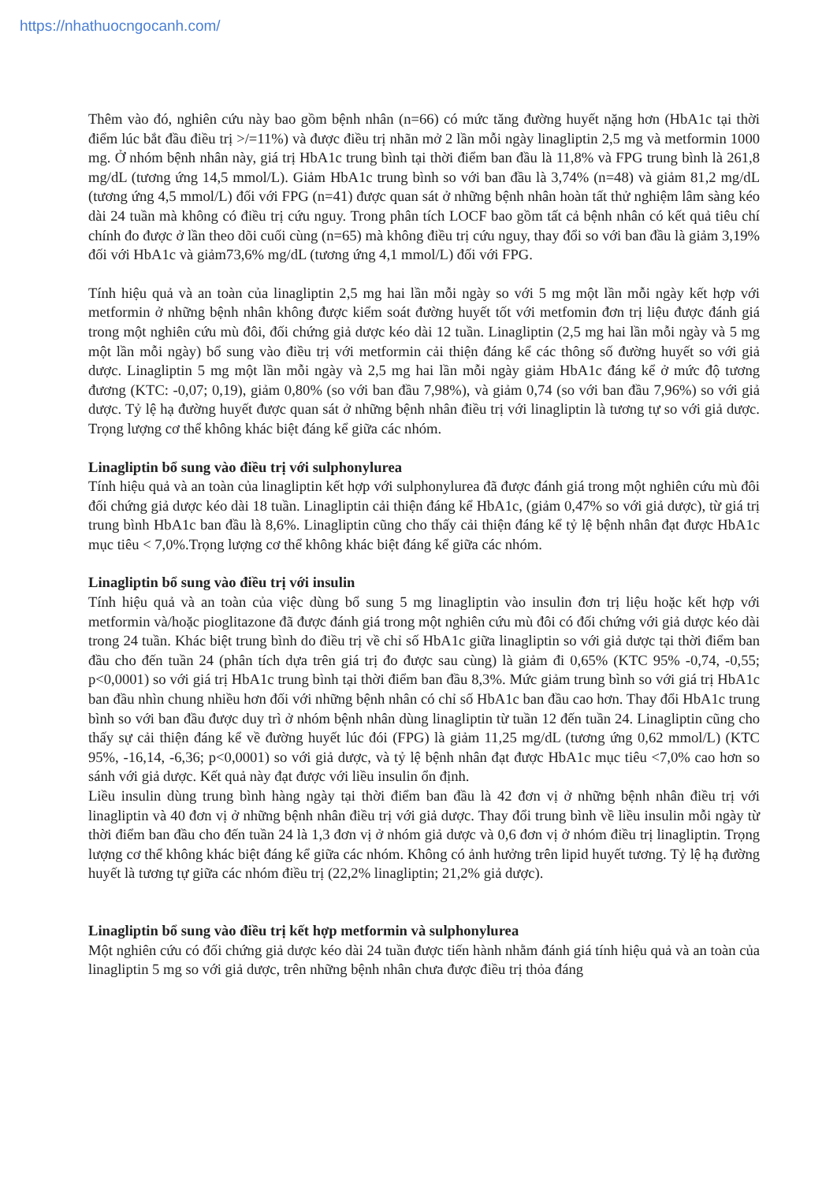https://nhathuocngocanh.com/
Thêm vào đó, nghiên cứu này bao gồm bệnh nhân (n=66) có mức tăng đường huyết nặng hơn (HbA1c tại thời điểm lúc bắt đầu điều trị >/=11%) và được điều trị nhãn mở 2 lần mỗi ngày linagliptin 2,5 mg và metformin 1000 mg. Ở nhóm bệnh nhân này, giá trị HbA1c trung bình tại thời điểm ban đầu là 11,8% và FPG trung bình là 261,8 mg/dL (tương ứng 14,5 mmol/L). Giảm HbA1c trung bình so với ban đầu là 3,74% (n=48) và giảm 81,2 mg/dL (tương ứng 4,5 mmol/L) đối với FPG (n=41) được quan sát ở những bệnh nhân hoàn tất thử nghiệm lâm sàng kéo dài 24 tuần mà không có điều trị cứu nguy. Trong phân tích LOCF bao gồm tất cả bệnh nhân có kết quả tiêu chí chính đo được ở lần theo dõi cuối cùng (n=65) mà không điều trị cứu nguy, thay đổi so với ban đầu là giảm 3,19% đối với HbA1c và giảm73,6% mg/dL (tương ứng 4,1 mmol/L) đối với FPG.
Tính hiệu quả và an toàn của linagliptin 2,5 mg hai lần mỗi ngày so với 5 mg một lần mỗi ngày kết hợp với metformin ở những bệnh nhân không được kiểm soát đường huyết tốt với metfomin đơn trị liệu được đánh giá trong một nghiên cứu mù đôi, đối chứng giả dược kéo dài 12 tuần. Linagliptin (2,5 mg hai lần mỗi ngày và 5 mg một lần mỗi ngày) bổ sung vào điều trị với metformin cải thiện đáng kể các thông số đường huyết so với giả dược. Linagliptin 5 mg một lần mỗi ngày và 2,5 mg hai lần mỗi ngày giảm HbA1c đáng kể ở mức độ tương đương (KTC: -0,07; 0,19), giảm 0,80% (so với ban đầu 7,98%), và giảm 0,74 (so với ban đầu 7,96%) so với giả dược. Tỷ lệ hạ đường huyết được quan sát ở những bệnh nhân điều trị với linagliptin là tương tự so với giả dược. Trọng lượng cơ thể không khác biệt đáng kể giữa các nhóm.
Linagliptin bổ sung vào điều trị với sulphonylurea
Tính hiệu quả và an toàn của linagliptin kết hợp với sulphonylurea đã được đánh giá trong một nghiên cứu mù đôi đối chứng giả dược kéo dài 18 tuần. Linagliptin cải thiện đáng kể HbA1c, (giảm 0,47% so với giả dược), từ giá trị trung bình HbA1c ban đầu là 8,6%. Linagliptin cũng cho thấy cải thiện đáng kể tỷ lệ bệnh nhân đạt được HbA1c mục tiêu < 7,0%.Trọng lượng cơ thể không khác biệt đáng kể giữa các nhóm.
Linagliptin bổ sung vào điều trị với insulin
Tính hiệu quả và an toàn của việc dùng bổ sung 5 mg linagliptin vào insulin đơn trị liệu hoặc kết hợp với metformin và/hoặc pioglitazone đã được đánh giá trong một nghiên cứu mù đôi có đối chứng với giả dược kéo dài trong 24 tuần. Khác biệt trung bình do điều trị về chỉ số HbA1c giữa linagliptin so với giả dược tại thời điểm ban đầu cho đến tuần 24 (phân tích dựa trên giá trị đo được sau cùng) là giảm đi 0,65% (KTC 95% -0,74, -0,55; p<0,0001) so với giá trị HbA1c trung bình tại thời điểm ban đầu 8,3%. Mức giảm trung bình so với giá trị HbA1c ban đầu nhìn chung nhiều hơn đối với những bệnh nhân có chỉ số HbA1c ban đầu cao hơn. Thay đổi HbA1c trung bình so với ban đầu được duy trì ở nhóm bệnh nhân dùng linagliptin từ tuần 12 đến tuần 24. Linagliptin cũng cho thấy sự cải thiện đáng kể về đường huyết lúc đói (FPG) là giảm 11,25 mg/dL (tương ứng 0,62 mmol/L) (KTC 95%, -16,14, -6,36; p<0,0001) so với giả dược, và tỷ lệ bệnh nhân đạt được HbA1c mục tiêu <7,0% cao hơn so sánh với giả dược. Kết quả này đạt được với liều insulin ổn định.
Liều insulin dùng trung bình hàng ngày tại thời điểm ban đầu là 42 đơn vị ở những bệnh nhân điều trị với linagliptin và 40 đơn vị ở những bệnh nhân điều trị với giả dược. Thay đổi trung bình về liều insulin mỗi ngày từ thời điểm ban đầu cho đến tuần 24 là 1,3 đơn vị ở nhóm giả dược và 0,6 đơn vị ở nhóm điều trị linagliptin. Trọng lượng cơ thể không khác biệt đáng kể giữa các nhóm. Không có ảnh hưởng trên lipid huyết tương. Tỷ lệ hạ đường huyết là tương tự giữa các nhóm điều trị (22,2% linagliptin; 21,2% giả dược).
Linagliptin bổ sung vào điều trị kết hợp metformin và sulphonylurea
Một nghiên cứu có đối chứng giả dược kéo dài 24 tuần được tiến hành nhằm đánh giá tính hiệu quả và an toàn của linagliptin 5 mg so với giả dược, trên những bệnh nhân chưa được điều trị thỏa đáng